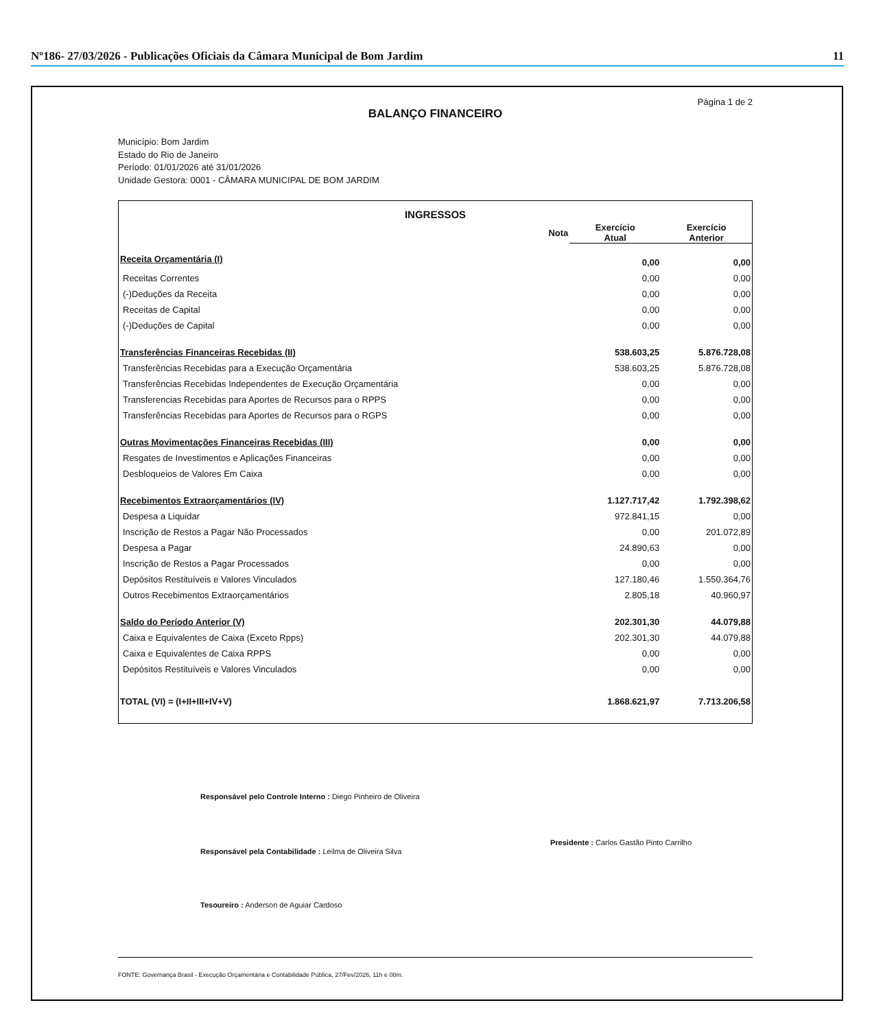Nº186- 27/03/2026 - Publicações Oficiais da Câmara Municipal de Bom Jardim 11
Página 1 de 2
BALANÇO FINANCEIRO
Município: Bom Jardim
Estado do Rio de Janeiro
Período: 01/01/2026 até 31/01/2026
Unidade Gestora: 0001 - CÂMARA MUNICIPAL DE BOM JARDIM
| INGRESSOS | | | |
| --- | --- | --- | --- |
| | Nota | Exercício Atual | Exercício Anterior |
| Receita Orçamentária (I) | | 0,00 | 0,00 |
| Receitas Correntes | | 0,00 | 0,00 |
| (-)Deduções da Receita | | 0,00 | 0,00 |
| Receitas de Capital | | 0,00 | 0,00 |
| (-)Deduções de Capital | | 0,00 | 0,00 |
| Transferências Financeiras Recebidas (II) | | 538.603,25 | 5.876.728,08 |
| Transferências Recebidas para a Execução Orçamentária | | 538.603,25 | 5.876.728,08 |
| Transferências Recebidas Independentes de Execução Orçamentária | | 0,00 | 0,00 |
| Transferencias Recebidas para Aportes de Recursos para o RPPS | | 0,00 | 0,00 |
| Transferências Recebidas para Aportes de Recursos para o RGPS | | 0,00 | 0,00 |
| Outras Movimentações Financeiras Recebidas (III) | | 0,00 | 0,00 |
| Resgates de Investimentos e Aplicações Financeiras | | 0,00 | 0,00 |
| Desbloqueios de Valores Em Caixa | | 0,00 | 0,00 |
| Recebimentos Extraorçamentários (IV) | | 1.127.717,42 | 1.792.398,62 |
| Despesa a Liquidar | | 972.841,15 | 0,00 |
| Inscrição de Restos a Pagar Não Processados | | 0,00 | 201.072,89 |
| Despesa a Pagar | | 24.890,63 | 0,00 |
| Inscrição de Restos a Pagar Processados | | 0,00 | 0,00 |
| Depósitos Restituíveis e Valores Vinculados | | 127.180,46 | 1.550.364,76 |
| Outros Recebimentos Extraorçamentários | | 2.805,18 | 40.960,97 |
| Saldo do Período Anterior (V) | | 202.301,30 | 44.079,88 |
| Caixa e Equivalentes de Caixa (Exceto Rpps) | | 202.301,30 | 44.079,88 |
| Caixa e Equivalentes de Caixa RPPS | | 0,00 | 0,00 |
| Depósitos Restituíveis e Valores Vinculados | | 0,00 | 0,00 |
| TOTAL (VI) = (I+II+III+IV+V) | | 1.868.621,97 | 7.713.206,58 |
Responsável pelo Controle Interno : Diego Pinheiro de Oliveira
Presidente : Carlos Gastão Pinto Carrilho
Responsável pela Contabilidade : Leilma de Oliveira Silva
Tesoureiro : Anderson de Aguiar Cardoso
FONTE: Governança Brasil - Execução Orçamentária e Contabilidade Pública, 27/Fev/2026, 11h e 08m.